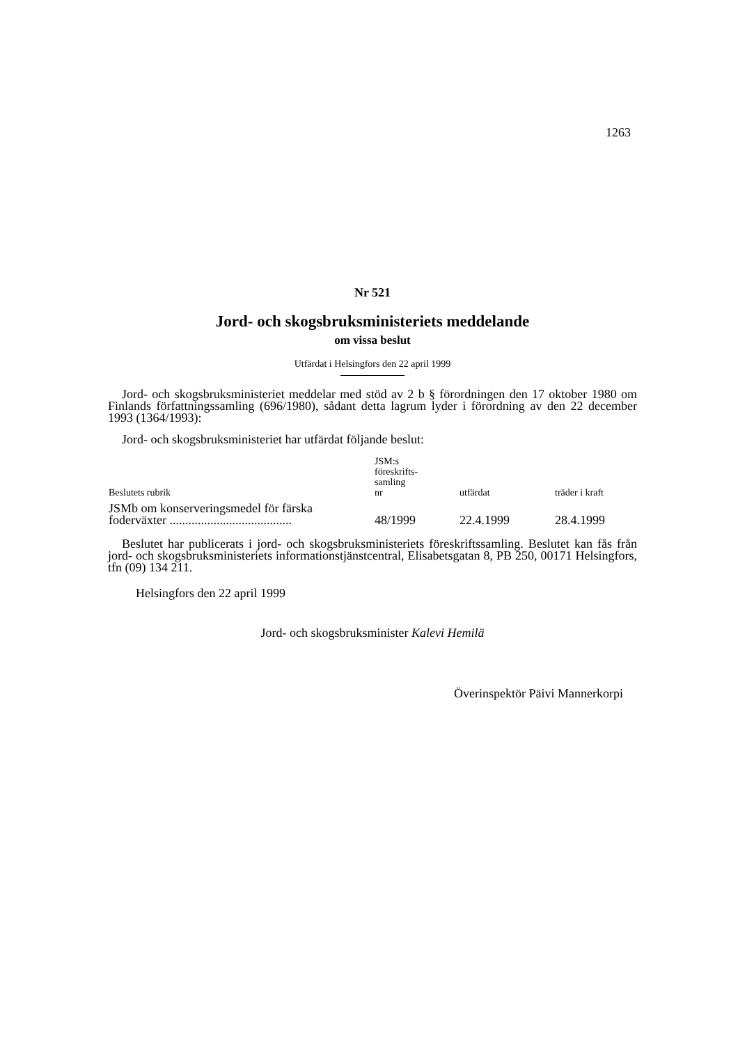1263
Nr 521
Jord- och skogsbruksministeriets meddelande
om vissa beslut
Utfärdat i Helsingfors den 22 april 1999
Jord- och skogsbruksministeriet meddelar med stöd av 2 b § förordningen den 17 oktober 1980 om Finlands författningssamling (696/1980), sådant detta lagrum lyder i förordning av den 22 december 1993 (1364/1993):
Jord- och skogsbruksministeriet har utfärdat följande beslut:
| Beslutets rubrik | JSM:s föreskrifts- samling nr | utfärdat | träder i kraft |
| --- | --- | --- | --- |
| JSMb om konserveringsmedel för färska foderväxter ....................................... | 48/1999 | 22.4.1999 | 28.4.1999 |
Beslutet har publicerats i jord- och skogsbruksministeriets föreskriftssamling. Beslutet kan fås från jord- och skogsbruksministeriets informationstjänstcentral, Elisabetsgatan 8, PB 250, 00171 Helsingfors, tfn (09) 134 211.
Helsingfors den 22 april 1999
Jord- och skogsbruksminister Kalevi Hemilä
Överinspektör Päivi Mannerkorpi